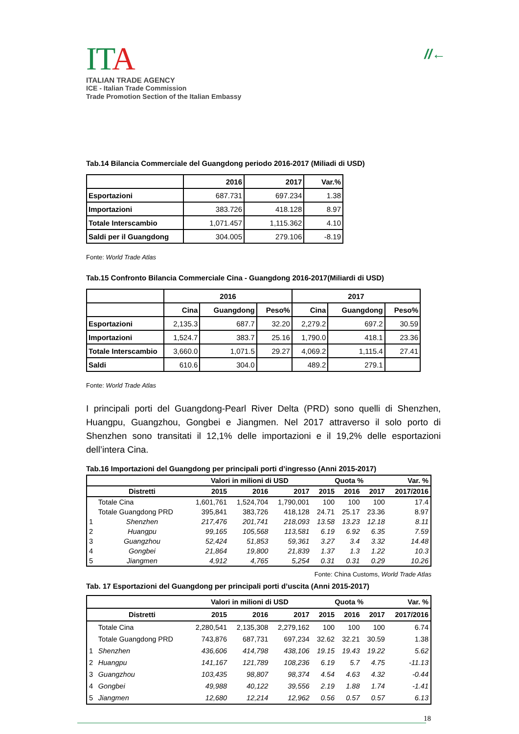//←
ITA
ITALIAN TRADE AGENCY
ICE - Italian Trade Commission
Trade Promotion Section of the Italian Embassy
Tab.14 Bilancia Commerciale del Guangdong periodo 2016-2017 (Miliadi di USD)
| | 2016 | 2017 | Var.% |
| --- | --- | --- | --- |
| Esportazioni | 687.731 | 697.234 | 1.38 |
| Importazioni | 383.726 | 418.128 | 8.97 |
| Totale Interscambio | 1,071.457 | 1,115.362 | 4.10 |
| Saldi per il Guangdong | 304.005 | 279.106 | -8.19 |
Fonte: World Trade Atlas
Tab.15 Confronto Bilancia Commerciale Cina - Guangdong 2016-2017(Miliardi di USD)
| | 2016 | | | 2017 | | |
| --- | --- | --- | --- | --- | --- | --- |
| | Cina | Guangdong | Peso% | Cina | Guangdong | Peso% |
| Esportazioni | 2,135.3 | 687.7 | 32.20 | 2,279.2 | 697.2 | 30.59 |
| Importazioni | 1,524.7 | 383.7 | 25.16 | 1,790.0 | 418.1 | 23.36 |
| Totale Interscambio | 3,660.0 | 1,071.5 | 29.27 | 4,069.2 | 1,115.4 | 27.41 |
| Saldi | 610.6 | 304.0 | | 489.2 | 279.1 | |
Fonte: World Trade Atlas
I principali porti del Guangdong-Pearl River Delta (PRD) sono quelli di Shenzhen, Huangpu, Guangzhou, Gongbei e Jiangmen. Nel 2017 attraverso il solo porto di Shenzhen sono transitati il 12,1% delle importazioni e il 19,2% delle esportazioni dell’intera Cina.
Tab.16 Importazioni del Guangdong per principali porti d’ingresso (Anni 2015-2017)
| | | Valori in milioni di USD | | | Quota % | | | Var. % |
| --- | --- | --- | --- | --- | --- | --- | --- | --- |
| | Distretti | 2015 | 2016 | 2017 | 2015 | 2016 | 2017 | 2017/2016 |
| | Totale Cina | 1,601,761 | 1,524,704 | 1,790,001 | 100 | 100 | 100 | 17.4 |
| | Totale Guangdong PRD | 395,841 | 383,726 | 418,128 | 24.71 | 25.17 | 23.36 | 8.97 |
| 1 | Shenzhen | 217,476 | 201,741 | 218,093 | 13.58 | 13.23 | 12.18 | 8.11 |
| 2 | Huangpu | 99,165 | 105,568 | 113,581 | 6.19 | 6.92 | 6.35 | 7.59 |
| 3 | Guangzhou | 52,424 | 51,853 | 59,361 | 3.27 | 3.4 | 3.32 | 14.48 |
| 4 | Gongbei | 21,864 | 19,800 | 21,839 | 1.37 | 1.3 | 1.22 | 10.3 |
| 5 | Jiangmen | 4,912 | 4,765 | 5,254 | 0.31 | 0.31 | 0.29 | 10.26 |
Fonte: China Customs, World Trade Atlas
Tab. 17 Esportazioni del Guangdong per principali porti d’uscita (Anni 2015-2017)
| | | Valori in milioni di USD | | | Quota % | | | Var. % |
| --- | --- | --- | --- | --- | --- | --- | --- | --- |
| | Distretti | 2015 | 2016 | 2017 | 2015 | 2016 | 2017 | 2017/2016 |
| | Totale Cina | 2,280,541 | 2,135,308 | 2,279,162 | 100 | 100 | 100 | 6.74 |
| | Totale Guangdong PRD | 743,876 | 687,731 | 697,234 | 32.62 | 32.21 | 30.59 | 1.38 |
| 1 | Shenzhen | 436,606 | 414,798 | 438,106 | 19.15 | 19.43 | 19.22 | 5.62 |
| 2 | Huangpu | 141,167 | 121,789 | 108,236 | 6.19 | 5.7 | 4.75 | -11.13 |
| 3 | Guangzhou | 103,435 | 98,807 | 98,374 | 4.54 | 4.63 | 4.32 | -0.44 |
| 4 | Gongbei | 49,988 | 40,122 | 39,556 | 2.19 | 1.88 | 1.74 | -1.41 |
| 5 | Jiangmen | 12,680 | 12,214 | 12,962 | 0.56 | 0.57 | 0.57 | 6.13 |
18